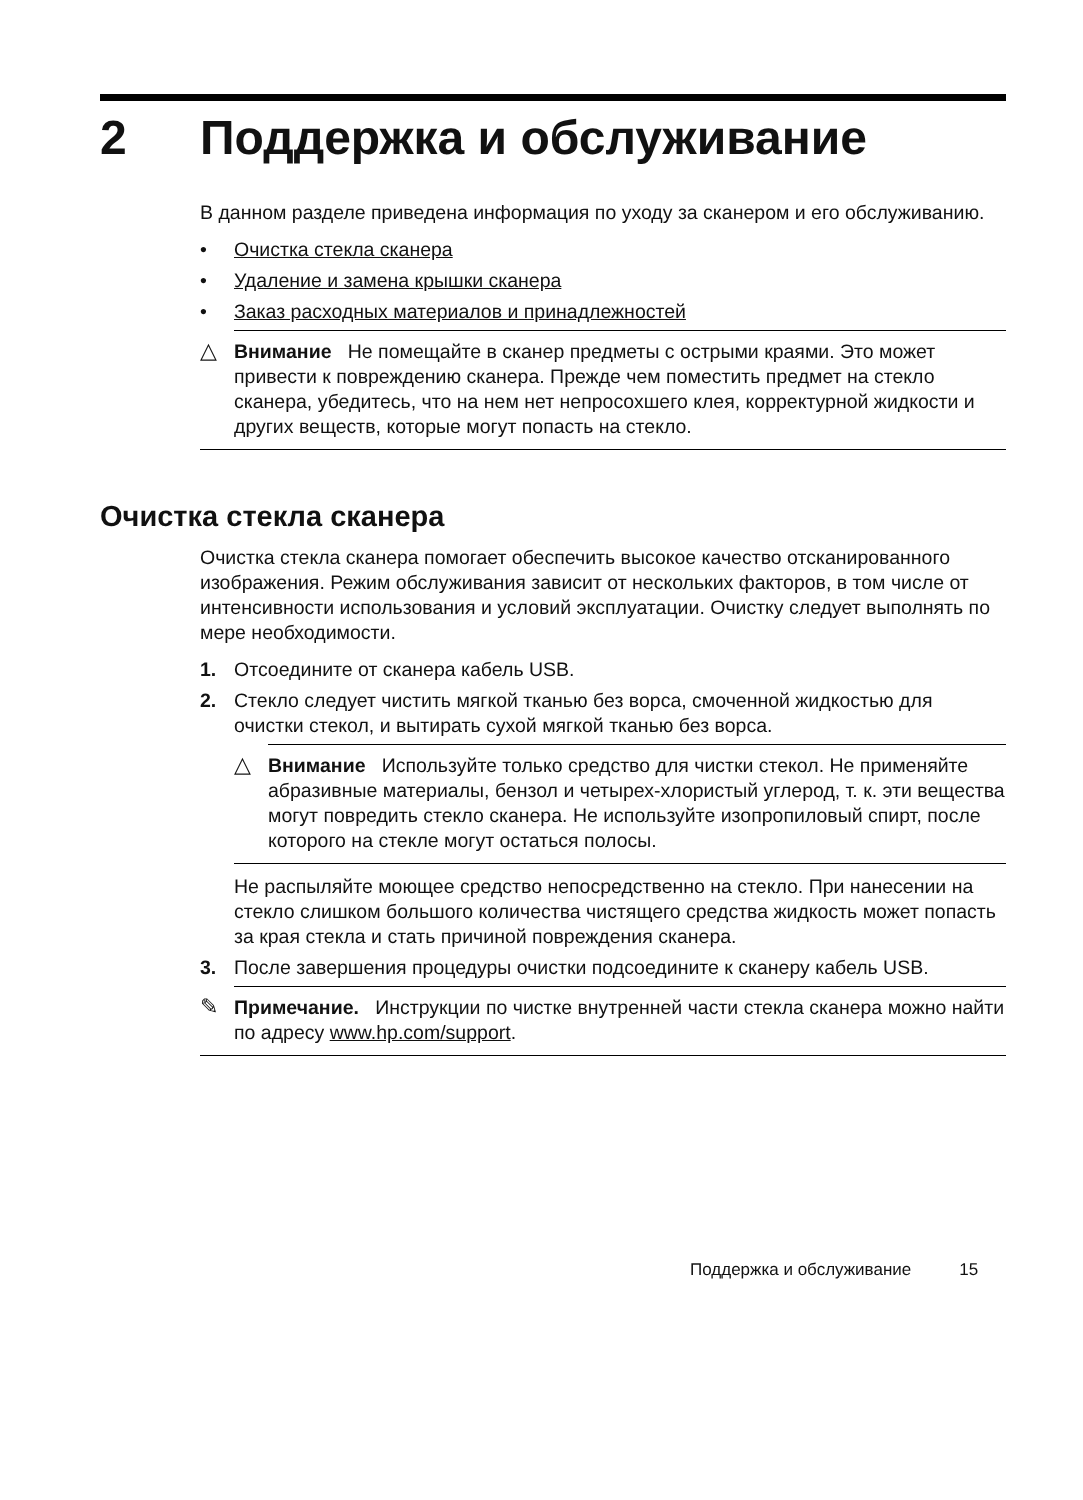2 Поддержка и обслуживание
В данном разделе приведена информация по уходу за сканером и его обслуживанию.
• Очистка стекла сканера
• Удаление и замена крышки сканера
• Заказ расходных материалов и принадлежностей
△ Внимание Не помещайте в сканер предметы с острыми краями. Это может привести к повреждению сканера. Прежде чем поместить предмет на стекло сканера, убедитесь, что на нем нет непросохшего клея, корректурной жидкости и других веществ, которые могут попасть на стекло.
Очистка стекла сканера
Очистка стекла сканера помогает обеспечить высокое качество отсканированного изображения. Режим обслуживания зависит от нескольких факторов, в том числе от интенсивности использования и условий эксплуатации. Очистку следует выполнять по мере необходимости.
1. Отсоедините от сканера кабель USB.
2. Стекло следует чистить мягкой тканью без ворса, смоченной жидкостью для очистки стекол, и вытирать сухой мягкой тканью без ворса.
△ Внимание Используйте только средство для чистки стекол. Не применяйте абразивные материалы, бензол и четырех-хлористый углерод, т. к. эти вещества могут повредить стекло сканера. Не используйте изопропиловый спирт, после которого на стекле могут остаться полосы.
Не распыляйте моющее средство непосредственно на стекло. При нанесении на стекло слишком большого количества чистящего средства жидкость может попасть за края стекла и стать причиной повреждения сканера.
3. После завершения процедуры очистки подсоедините к сканеру кабель USB.
✎ Примечание. Инструкции по чистке внутренней части стекла сканера можно найти по адресу www.hp.com/support.
Поддержка и обслуживание 15